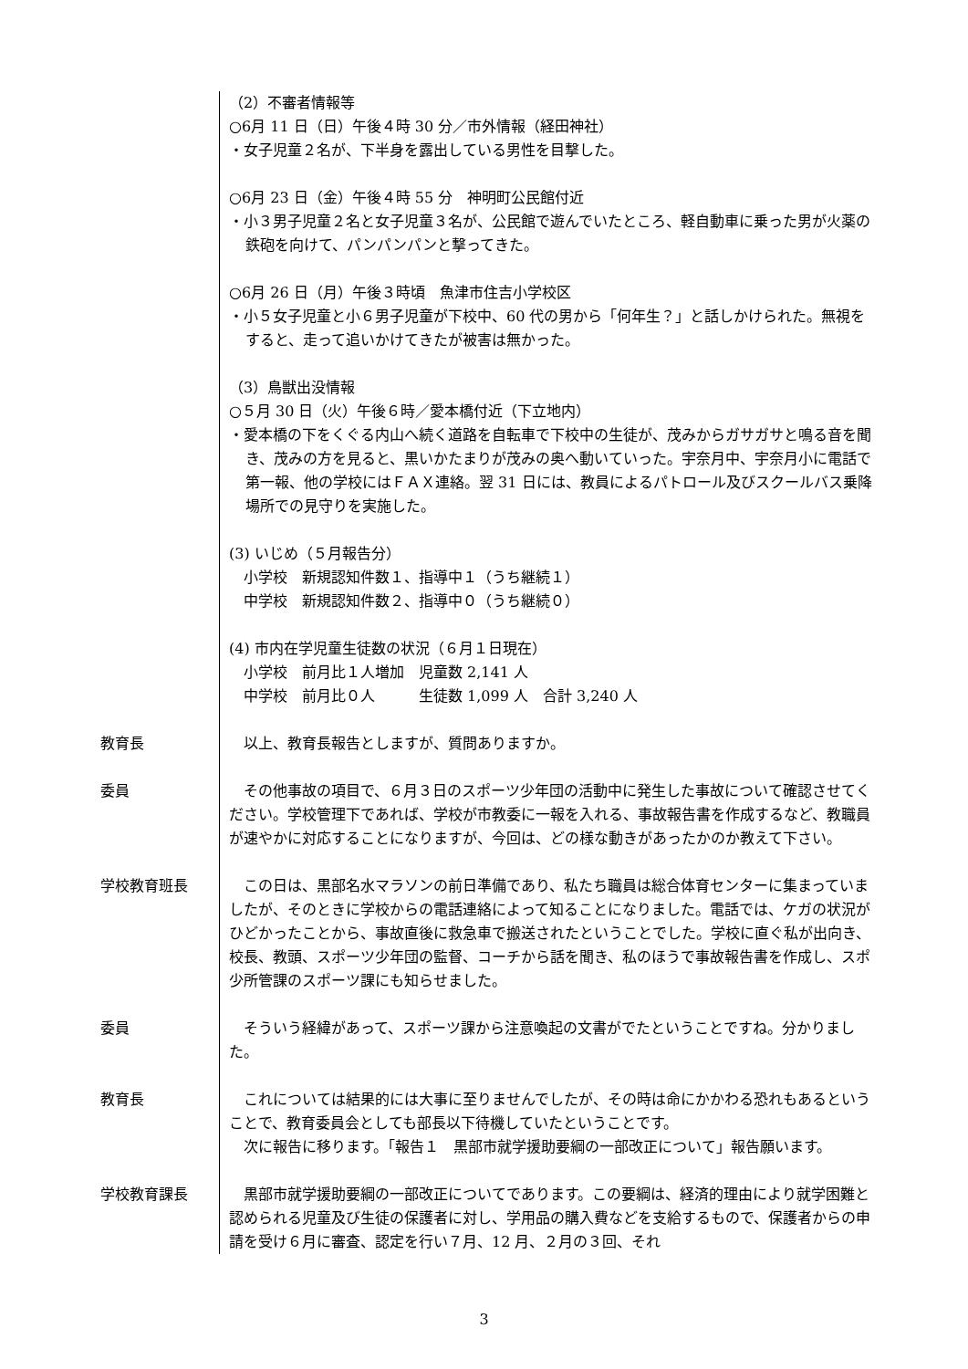（2）不審者情報等
○6月 11 日（日）午後４時 30 分／市外情報（経田神社）
・女子児童２名が、下半身を露出している男性を目撃した。
○6月 23 日（金）午後４時 55 分　神明町公民館付近
・小３男子児童２名と女子児童３名が、公民館で遊んでいたところ、軽自動車に乗った男が火薬の鉄砲を向けて、パンパンパンと撃ってきた。
○6月 26 日（月）午後３時頃　魚津市住吉小学校区
・小５女子児童と小６男子児童が下校中、60 代の男から「何年生？」と話しかけられた。無視をすると、走って追いかけてきたが被害は無かった。
（3）鳥獣出没情報
○５月 30 日（火）午後６時／愛本橋付近（下立地内）
・愛本橋の下をくぐる内山へ続く道路を自転車で下校中の生徒が、茂みからガサガサと鳴る音を聞き、茂みの方を見ると、黒いかたまりが茂みの奥へ動いていった。宇奈月中、宇奈月小に電話で第一報、他の学校にはＦＡＸ連絡。翌 31 日には、教員によるパトロール及びスクールバス乗降場所での見守りを実施した。
(3) いじめ（５月報告分）
小学校　新規認知件数１、指導中１（うち継続１）
中学校　新規認知件数２、指導中０（うち継続０）
(4) 市内在学児童生徒数の状況（６月１日現在）
小学校　前月比１人増加　児童数 2,141 人
中学校　前月比０人　　　生徒数 1,099 人　合計 3,240 人
教育長 　以上、教育長報告としますが、質問ありますか。
委員 　その他事故の項目で、６月３日のスポーツ少年団の活動中に発生した事故について確認させてください。学校管理下であれば、学校が市教委に一報を入れる、事故報告書を作成するなど、教職員が速やかに対応することになりますが、今回は、どの様な動きがあったかのか教えて下さい。
学校教育班長 　この日は、黒部名水マラソンの前日準備であり、私たち職員は総合体育センターに集まっていましたが、そのときに学校からの電話連絡によって知ることになりました。電話では、ケガの状況がひどかったことから、事故直後に救急車で搬送されたということでした。学校に直ぐ私が出向き、校長、教頭、スポーツ少年団の監督、コーチから話を聞き、私のほうで事故報告書を作成し、スポ少所管課のスポーツ課にも知らせました。
委員 　そういう経緯があって、スポーツ課から注意喚起の文書がでたということですね。分かりました。
教育長 　これについては結果的には大事に至りませんでしたが、その時は命にかかわる恐れもあるということで、教育委員会としても部長以下待機していたということです。
　次に報告に移ります。「報告１　黒部市就学援助要綱の一部改正について」報告願います。
学校教育課長 　黒部市就学援助要綱の一部改正についてであります。この要綱は、経済的理由により就学困難と認められる児童及び生徒の保護者に対し、学用品の購入費などを支給するもので、保護者からの申請を受け６月に審査、認定を行い７月、12 月、２月の３回、それ
3